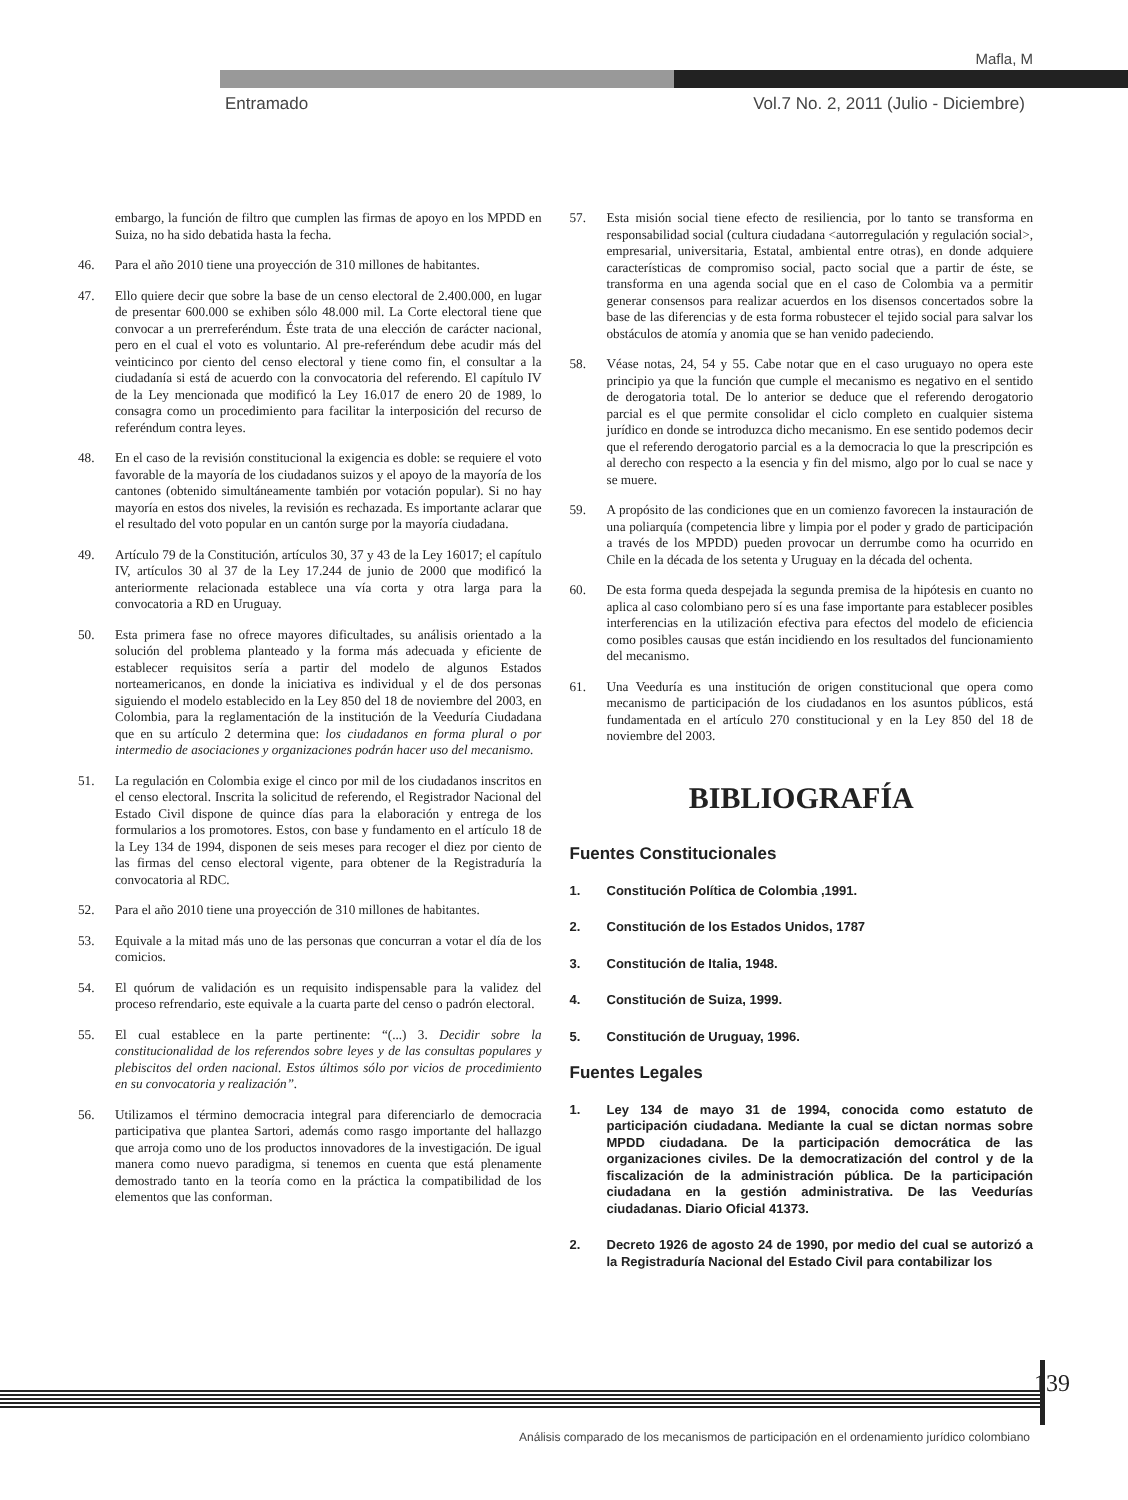Mafla, M
Entramado Vol.7 No. 2, 2011 (Julio - Diciembre)
embargo, la función de filtro que cumplen las firmas de apoyo en los MPDD en Suiza, no ha sido debatida hasta la fecha.
46. Para el año 2010 tiene una proyección de 310 millones de habitantes.
47. Ello quiere decir que sobre la base de un censo electoral de 2.400.000, en lugar de presentar 600.000 se exhiben sólo 48.000 mil. La Corte electoral tiene que convocar a un prerreferéndum. Éste trata de una elección de carácter nacional, pero en el cual el voto es voluntario. Al pre-referéndum debe acudir más del veinticinco por ciento del censo electoral y tiene como fin, el consultar a la ciudadanía si está de acuerdo con la convocatoria del referendo. El capítulo IV de la Ley mencionada que modificó la Ley 16.017 de enero 20 de 1989, lo consagra como un procedimiento para facilitar la interposición del recurso de referéndum contra leyes.
48. En el caso de la revisión constitucional la exigencia es doble: se requiere el voto favorable de la mayoría de los ciudadanos suizos y el apoyo de la mayoría de los cantones (obtenido simultáneamente también por votación popular). Si no hay mayoría en estos dos niveles, la revisión es rechazada. Es importante aclarar que el resultado del voto popular en un cantón surge por la mayoría ciudadana.
49. Artículo 79 de la Constitución, artículos 30, 37 y 43 de la Ley 16017; el capítulo IV, artículos 30 al 37 de la Ley 17.244 de junio de 2000 que modificó la anteriormente relacionada establece una vía corta y otra larga para la convocatoria a RD en Uruguay.
50. Esta primera fase no ofrece mayores dificultades, su análisis orientado a la solución del problema planteado y la forma más adecuada y eficiente de establecer requisitos sería a partir del modelo de algunos Estados norteamericanos, en donde la iniciativa es individual y el de dos personas siguiendo el modelo establecido en la Ley 850 del 18 de noviembre del 2003, en Colombia, para la reglamentación de la institución de la Veeduría Ciudadana que en su artículo 2 determina que: los ciudadanos en forma plural o por intermedio de asociaciones y organizaciones podrán hacer uso del mecanismo.
51. La regulación en Colombia exige el cinco por mil de los ciudadanos inscritos en el censo electoral. Inscrita la solicitud de referendo, el Registrador Nacional del Estado Civil dispone de quince días para la elaboración y entrega de los formularios a los promotores. Estos, con base y fundamento en el artículo 18 de la Ley 134 de 1994, disponen de seis meses para recoger el diez por ciento de las firmas del censo electoral vigente, para obtener de la Registraduría la convocatoria al RDC.
52. Para el año 2010 tiene una proyección de 310 millones de habitantes.
53. Equivale a la mitad más uno de las personas que concurran a votar el día de los comicios.
54. El quórum de validación es un requisito indispensable para la validez del proceso refrendario, este equivale a la cuarta parte del censo o padrón electoral.
55. El cual establece en la parte pertinente: “(...) 3. Decidir sobre la constitucionalidad de los referendos sobre leyes y de las consultas populares y plebiscitos del orden nacional. Estos últimos sólo por vicios de procedimiento en su convocatoria y realización”.
56. Utilizamos el término democracia integral para diferenciarlo de democracia participativa que plantea Sartori, además como rasgo importante del hallazgo que arroja como uno de los productos innovadores de la investigación. De igual manera como nuevo paradigma, si tenemos en cuenta que está plenamente demostrado tanto en la teoría como en la práctica la compatibilidad de los elementos que las conforman.
57. Esta misión social tiene efecto de resiliencia, por lo tanto se transforma en responsabilidad social (cultura ciudadana <autorregulación y regulación social>, empresarial, universitaria, Estatal, ambiental entre otras), en donde adquiere características de compromiso social, pacto social que a partir de éste, se transforma en una agenda social que en el caso de Colombia va a permitir generar consensos para realizar acuerdos en los disensos concertados sobre la base de las diferencias y de esta forma robustecer el tejido social para salvar los obstáculos de atomía y anomia que se han venido padeciendo.
58. Véase notas, 24, 54 y 55. Cabe notar que en el caso uruguayo no opera este principio ya que la función que cumple el mecanismo es negativo en el sentido de derogatoria total. De lo anterior se deduce que el referendo derogatorio parcial es el que permite consolidar el ciclo completo en cualquier sistema jurídico en donde se introduzca dicho mecanismo. En ese sentido podemos decir que el referendo derogatorio parcial es a la democracia lo que la prescripción es al derecho con respecto a la esencia y fin del mismo, algo por lo cual se nace y se muere.
59. A propósito de las condiciones que en un comienzo favorecen la instauración de una poliarquía (competencia libre y limpia por el poder y grado de participación a través de los MPDD) pueden provocar un derrumbe como ha ocurrido en Chile en la década de los setenta y Uruguay en la década del ochenta.
60. De esta forma queda despejada la segunda premisa de la hipótesis en cuanto no aplica al caso colombiano pero sí es una fase importante para establecer posibles interferencias en la utilización efectiva para efectos del modelo de eficiencia como posibles causas que están incidiendo en los resultados del funcionamiento del mecanismo.
61. Una Veeduría es una institución de origen constitucional que opera como mecanismo de participación de los ciudadanos en los asuntos públicos, está fundamentada en el artículo 270 constitucional y en la Ley 850 del 18 de noviembre del 2003.
BIBLIOGRAFÍA
Fuentes Constitucionales
1. Constitución Política de Colombia ,1991.
2. Constitución de los Estados Unidos, 1787
3. Constitución de Italia, 1948.
4. Constitución de Suiza, 1999.
5. Constitución de Uruguay, 1996.
Fuentes Legales
1. Ley 134 de mayo 31 de 1994, conocida como estatuto de participación ciudadana. Mediante la cual se dictan normas sobre MPDD ciudadana. De la participación democrática de las organizaciones civiles. De la democratización del control y de la fiscalización de la administración pública. De la participación ciudadana en la gestión administrativa. De las Veedurías ciudadanas. Diario Oficial 41373.
2. Decreto 1926 de agosto 24 de 1990, por medio del cual se autorizó a la Registraduría Nacional del Estado Civil para contabilizar los
139
Análisis comparado de los mecanismos de participación en el ordenamiento jurídico colombiano